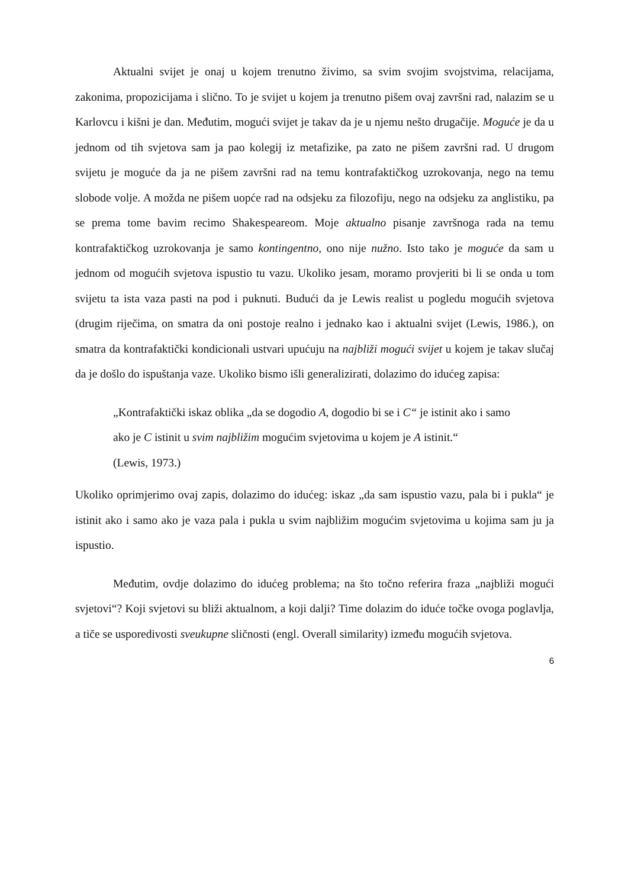Aktualni svijet je onaj u kojem trenutno živimo, sa svim svojim svojstvima, relacijama, zakonima, propozicijama i slično. To je svijet u kojem ja trenutno pišem ovaj završni rad, nalazim se u Karlovcu i kišni je dan. Međutim, mogući svijet je takav da je u njemu nešto drugačije. Moguće je da u jednom od tih svjetova sam ja pao kolegij iz metafizike, pa zato ne pišem završni rad. U drugom svijetu je moguće da ja ne pišem završni rad na temu kontrafaktičkog uzrokovanja, nego na temu slobode volje. A možda ne pišem uopće rad na odsjeku za filozofiju, nego na odsjeku za anglistiku, pa se prema tome bavim recimo Shakespeareom. Moje aktualno pisanje završnoga rada na temu kontrafaktičkog uzrokovanja je samo kontingentno, ono nije nužno. Isto tako je moguće da sam u jednom od mogućih svjetova ispustio tu vazu. Ukoliko jesam, moramo provjeriti bi li se onda u tom svijetu ta ista vaza pasti na pod i puknuti. Budući da je Lewis realist u pogledu mogućih svjetova (drugim riječima, on smatra da oni postoje realno i jednako kao i aktualni svijet (Lewis, 1986.), on smatra da kontrafaktički kondicionali ustvari upućuju na najbliži mogući svijet u kojem je takav slučaj da je došlo do ispuštanja vaze. Ukoliko bismo išli generalizirati, dolazimo do idućeg zapisa:
„Kontrafaktički iskaz oblika „da se dogodio A, dogodio bi se i C“ je istinit ako i samo ako je C istinit u svim najbližim mogućim svjetovima u kojem je A istinit.“
(Lewis, 1973.)
Ukoliko oprimjerimo ovaj zapis, dolazimo do idućeg: iskaz „da sam ispustio vazu, pala bi i pukla“ je istinit ako i samo ako je vaza pala i pukla u svim najbližim mogućim svjetovima u kojima sam ju ja ispustio.
Međutim, ovdje dolazimo do idućeg problema; na što točno referira fraza „najbliži mogući svjetovi“? Koji svjetovi su bliži aktualnom, a koji dalji? Time dolazim do iduće točke ovoga poglavlja, a tiče se usporedivosti sveukupne sličnosti (engl. Overall similarity) između mogućih svjetova.
6